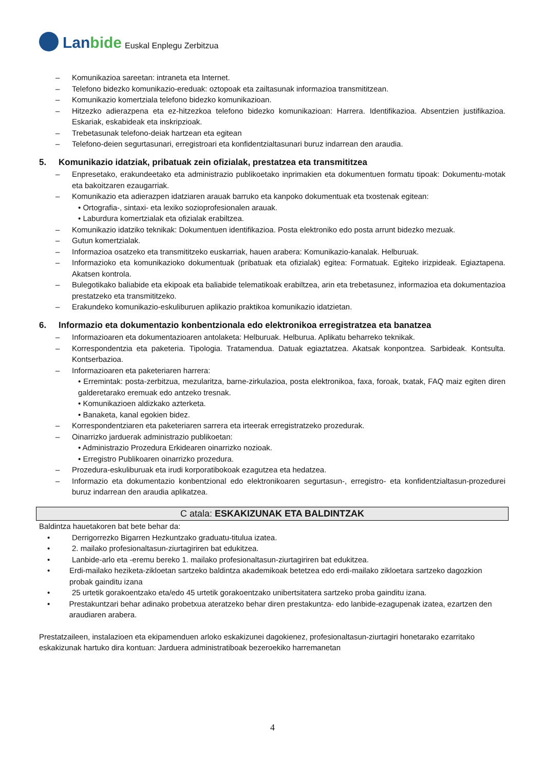Lanbide
Euskal Enplegu Zerbitzua
– Komunikazioa sareetan: intraneta eta Internet.
– Telefono bidezko komunikazio-ereduak: oztopoak eta zailtasunak informazioa transmititzean.
– Komunikazio komertziala telefono bidezko komunikazioan.
– Hitzezko adierazpena eta ez-hitzezkoa telefono bidezko komunikazioan: Harrera. Identifikazioa. Absentzien justifikazioa. Eskariak, eskabideak eta inskripzioak.
– Trebetasunak telefono-deiak hartzean eta egitean
– Telefono-deien segurtasunari, erregistroari eta konfidentzialtasunari buruz indarrean den araudia.
5. Komunikazio idatziak, pribatuak zein ofizialak, prestatzea eta transmititzea
– Enpresetako, erakundeetako eta administrazio publikoetako inprimakien eta dokumentuen formatu tipoak: Dokumentu-motak eta bakoitzaren ezaugarriak.
– Komunikazio eta adierazpen idatziaren arauak barruko eta kanpoko dokumentuak eta txostenak egitean:
• Ortografia-, sintaxi- eta lexiko sozioprofesionalen arauak.
• Laburdura komertzialak eta ofizialak erabiltzea.
– Komunikazio idatziko teknikak: Dokumentuen identifikazioa. Posta elektroniko edo posta arrunt bidezko mezuak.
– Gutun komertzialak.
– Informazioa osatzeko eta transmititzeko euskarriak, hauen arabera: Komunikazio-kanalak. Helburuak.
– Informazioko eta komunikazioko dokumentuak (pribatuak eta ofizialak) egitea: Formatuak. Egiteko irizpideak. Egiaztapena. Akatsen kontrola.
– Bulegotikako baliabide eta ekipoak eta baliabide telematikoak erabiltzea, arin eta trebetasunez, informazioa eta dokumentazioa prestatzeko eta transmititzeko.
– Erakundeko komunikazio-eskuliburuen aplikazio praktikoa komunikazio idatzietan.
6. Informazio eta dokumentazio konbentzionala edo elektronikoa erregistratzea eta banatzea
– Informazioaren eta dokumentazioaren antolaketa: Helburuak. Helburua. Aplikatu beharreko teknikak.
– Korrespondentzia eta paketeria. Tipologia. Tratamendua. Datuak egiaztatzea. Akatsak konpontzea. Sarbideak. Kontsulta. Kontserbazioa.
– Informazioaren eta paketeriaren harrera:
• Erremintak: posta-zerbitzua, mezularitza, barne-zirkulazioa, posta elektronikoa, faxa, foroak, txatak, FAQ maiz egiten diren galderetarako eremuak edo antzeko tresnak.
• Komunikazioen aldizkako azterketa.
• Banaketa, kanal egokien bidez.
– Korrespondentziaren eta paketeriaren sarrera eta irteerak erregistratzeko prozedurak.
– Oinarrizko jarduerak administrazio publikoetan:
• Administrazio Prozedura Erkidearen oinarrizko nozioak.
• Erregistro Publikoaren oinarrizko prozedura.
– Prozedura-eskuliburuak eta irudi korporatibokoak ezagutzea eta hedatzea.
– Informazio eta dokumentazio konbentzional edo elektronikoaren segurtasun-, erregistro- eta konfidentzialtasun-prozedurei buruz indarrean den araudia aplikatzea.
C atala: ESKAKIZUNAK ETA BALDINTZAK
Baldintza hauetakoren bat bete behar da:
• Derrigorrezko Bigarren Hezkuntzako graduatu-titulua izatea.
• 2. mailako profesionaltasun-ziurtagiriren bat edukitzea.
• Lanbide-arlo eta -eremu bereko 1. mailako profesionaltasun-ziurtagiriren bat edukitzea.
• Erdi-mailako heziketa-zikloetan sartzeko baldintza akademikoak betetzea edo erdi-mailako zikloetara sartzeko dagozkion probak gainditu izana
• 25 urtetik gorakoentzako eta/edo 45 urtetik gorakoentzako unibertsitatera sartzeko proba gainditu izana.
• Prestakuntzari behar adinako probetxua ateratzeko behar diren prestakuntza- edo lanbide-ezagupenak izatea, ezartzen den araudiaren arabera.
Prestatzaileen, instalazioen eta ekipamenduen arloko eskakizunei dagokienez, profesionaltasun-ziurtagiri honetarako ezarritako eskakizunak hartuko dira kontuan: Jarduera administratiboak bezeroekiko harremanetan
4